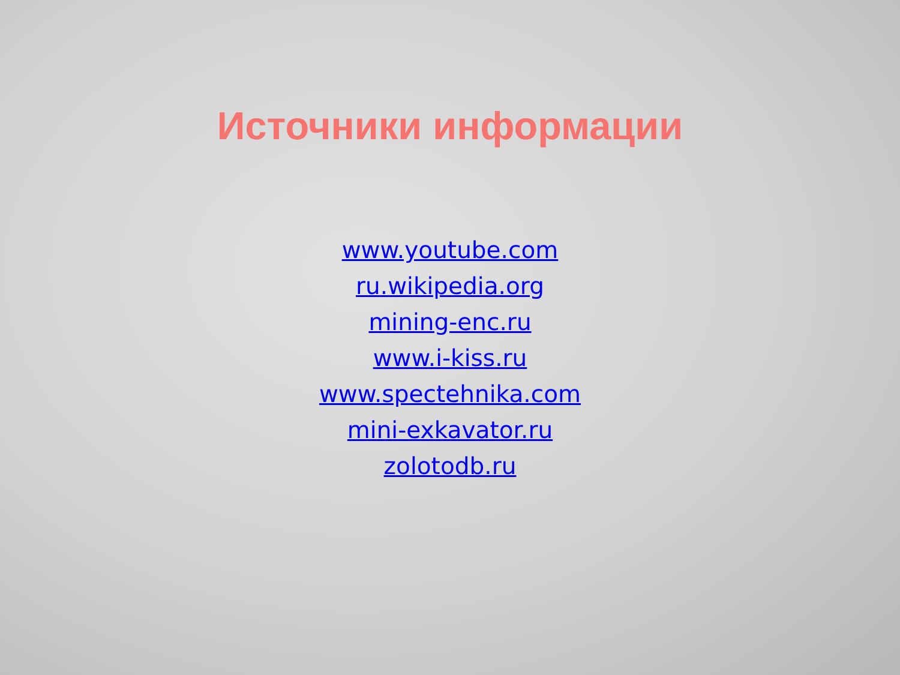Источники информации
www.youtube.com
ru.wikipedia.org
mining-enc.ru
www.i-kiss.ru
www.spectehnika.com
mini-exkavator.ru
zolotodb.ru